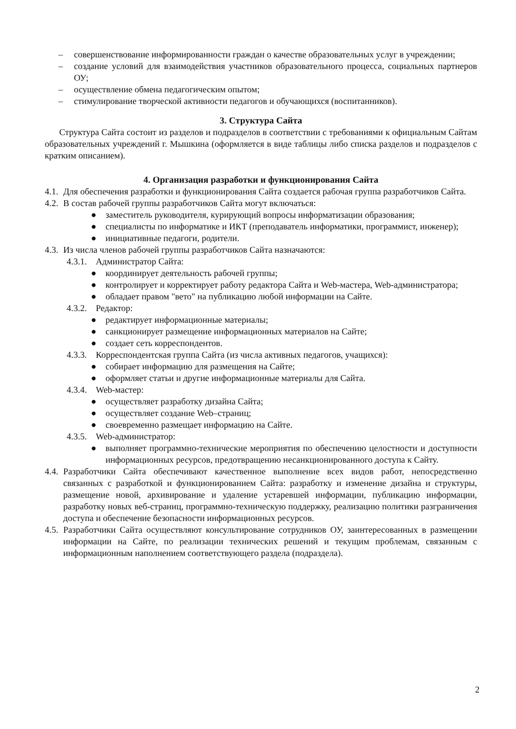– совершенствование информированности граждан о качестве образовательных услуг в учреждении;
– создание условий для взаимодействия участников образовательного процесса, социальных партнеров ОУ;
– осуществление обмена педагогическим опытом;
– стимулирование творческой активности педагогов и обучающихся (воспитанников).
3. Структура Сайта
Структура Сайта состоит из разделов и подразделов в соответствии с требованиями к официальным Сайтам образовательных учреждений г. Мышкина (оформляется в виде таблицы либо списка разделов и подразделов с кратким описанием).
4. Организация разработки и функционирования Сайта
4.1. Для обеспечения разработки и функционирования Сайта создается рабочая группа разработчиков Сайта.
4.2. В состав рабочей группы разработчиков Сайта могут включаться:
● заместитель руководителя, курирующий вопросы информатизации образования;
● специалисты по информатике и ИКТ (преподаватель информатики, программист, инженер);
● инициативные педагоги, родители.
4.3. Из числа членов рабочей группы разработчиков Сайта назначаются:
4.3.1. Администратор Сайта:
● координирует деятельность рабочей группы;
● контролирует и корректирует работу редактора Сайта и Web-мастера, Web-администратора;
● обладает правом "вето" на публикацию любой информации на Сайте.
4.3.2. Редактор:
● редактирует информационные материалы;
● санкционирует размещение информационных материалов на Сайте;
● создает сеть корреспондентов.
4.3.3. Корреспондентская группа Сайта (из числа активных педагогов, учащихся):
● собирает информацию для размещения на Сайте;
● оформляет статьи и другие информационные материалы для Сайта.
4.3.4. Web-мастер:
● осуществляет разработку дизайна Сайта;
● осуществляет создание Web–страниц;
● своевременно размещает информацию на Сайте.
4.3.5. Web-администратор:
● выполняет программно-технические мероприятия по обеспечению целостности и доступности информационных ресурсов, предотвращению несанкционированного доступа к Сайту.
4.4. Разработчики Сайта обеспечивают качественное выполнение всех видов работ, непосредственно связанных с разработкой и функционированием Сайта: разработку и изменение дизайна и структуры, размещение новой, архивирование и удаление устаревшей информации, публикацию информации, разработку новых веб-страниц, программно-техническую поддержку, реализацию политики разграничения доступа и обеспечение безопасности информационных ресурсов.
4.5. Разработчики Сайта осуществляют консультирование сотрудников ОУ, заинтересованных в размещении информации на Сайте, по реализации технических решений и текущим проблемам, связанным с информационным наполнением соответствующего раздела (подраздела).
2